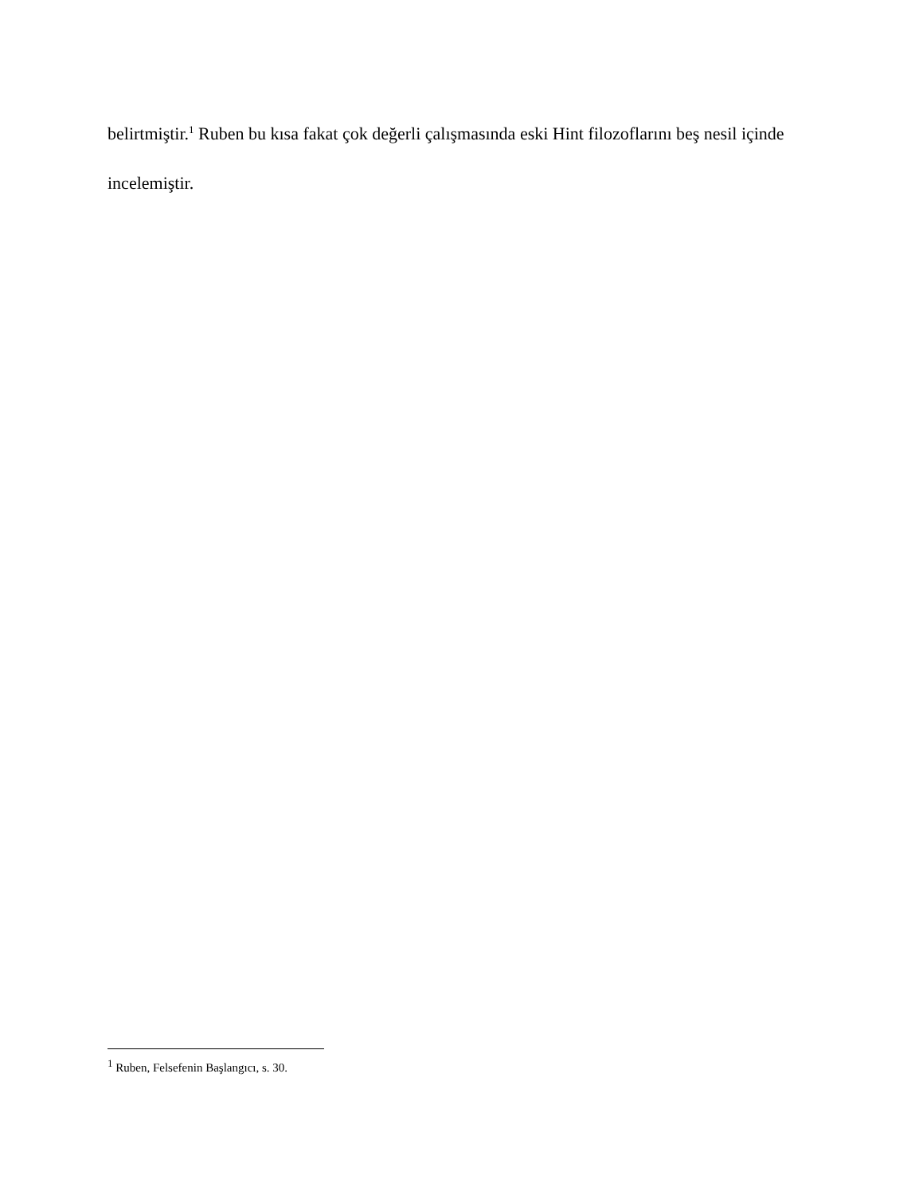belirtmiştir.<sup>1</sup> Ruben bu kısa fakat çok değerli çalışmasında eski Hint filozoflarını beş nesil içinde incelemiştir.
<sup>1</sup> Ruben, Felsefenin Başlangıcı, s. 30.